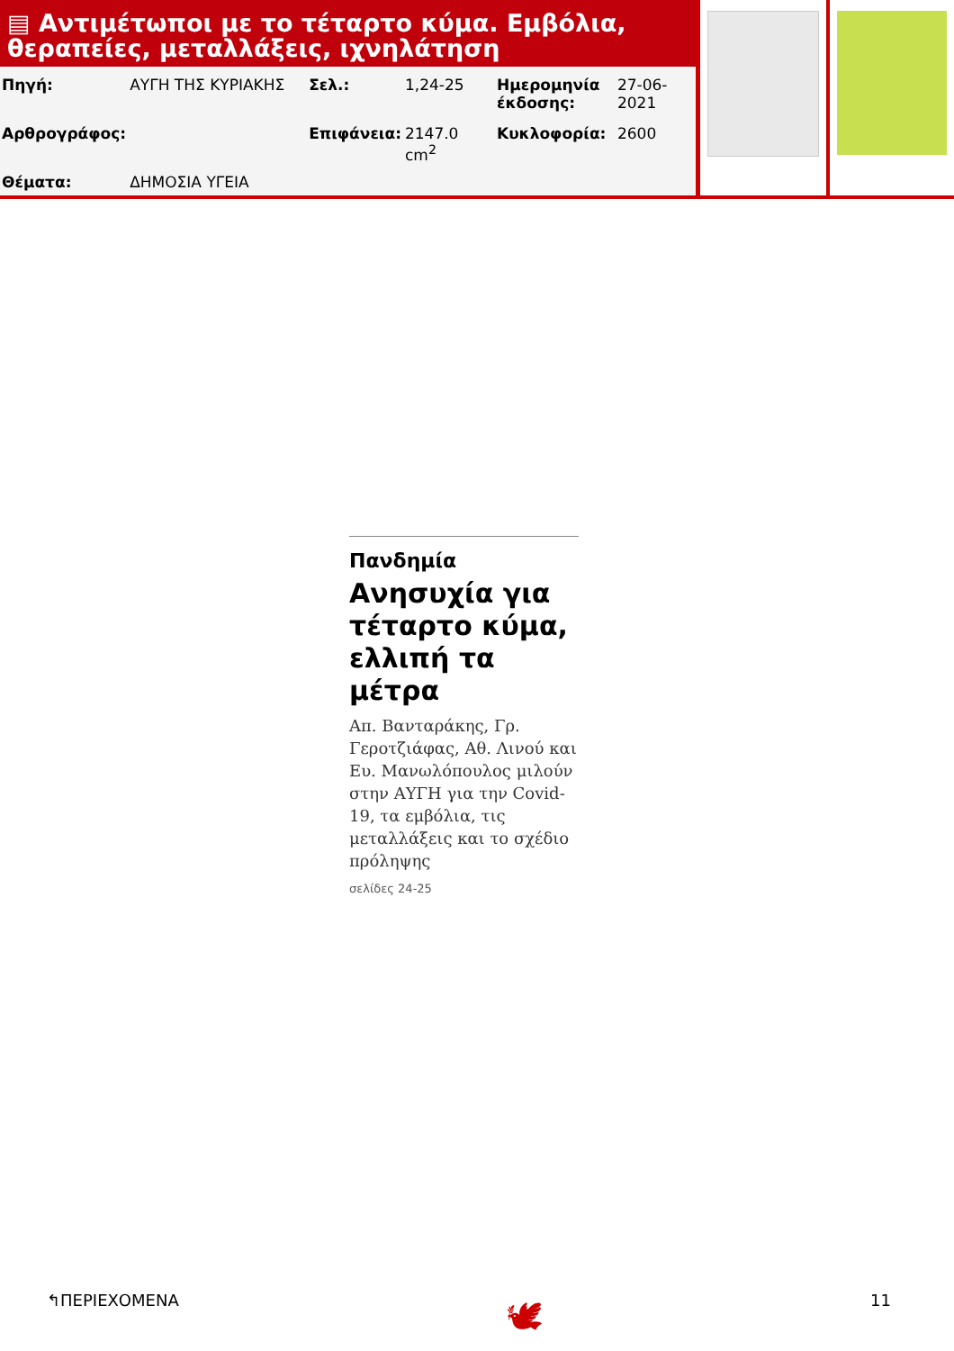▤ Αντιμέτωποι με το τέταρτο κύμα. Εμβόλια, θεραπείες, μεταλλάξεις, ιχνηλάτηση
| Πηγή: | ΑΥΓΗ ΤΗΣ ΚΥΡΙΑΚΗΣ | Σελ.: | 1,24-25 | Ημερομηνία έκδοσης: | 27-06-2021 |
| Αρθρογράφος: | | Επιφάνεια: | 2147.0 cm<sup>2</sup> | Κυκλοφορία: | 2600 |
| Θέματα: | ΔΗΜΟΣΙΑ ΥΓΕΙΑ | | | | |
Πανδημία
Ανησυχία για τέταρτο κύμα, ελλιπή τα μέτρα
Απ. Βανταράκης, Γρ. Γεροτζιάφας, Αθ. Λινού και Ευ. Μανωλόπουλος μιλούν στην ΑΥΓΗ για την Covid-19, τα εμβόλια, τις μεταλλάξεις και το σχέδιο πρόληψης
σελίδες 24-25
↰ΠΕΡΙΕΧΟΜΕΝΑ 🕊 11